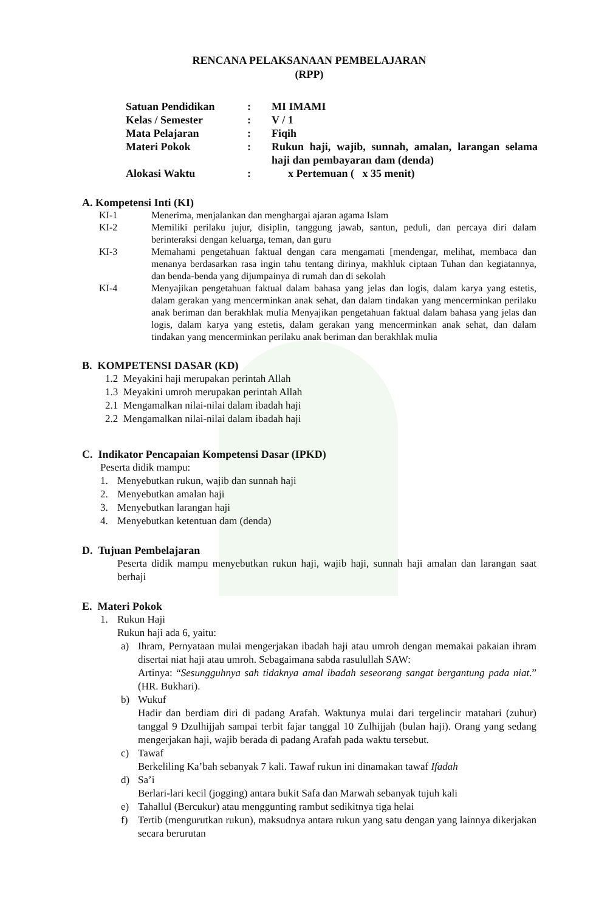RENCANA PELAKSANAAN PEMBELAJARAN
(RPP)
| Satuan Pendidikan | : | MI IMAMI |
| Kelas / Semester | : | V / 1 |
| Mata Pelajaran | : | Fiqih |
| Materi Pokok | : | Rukun haji, wajib, sunnah, amalan, larangan selama haji dan pembayaran dam (denda) |
| Alokasi Waktu | : | x Pertemuan ( x 35 menit) |
A. Kompetensi Inti (KI)
| KI-1 | Menerima, menjalankan dan menghargai ajaran agama Islam |
| KI-2 | Memiliki perilaku jujur, disiplin, tanggung jawab, santun, peduli, dan percaya diri dalam berinteraksi dengan keluarga, teman, dan guru |
| KI-3 | Memahami pengetahuan faktual dengan cara mengamati [mendengar, melihat, membaca dan menanya berdasarkan rasa ingin tahu tentang dirinya, makhluk ciptaan Tuhan dan kegiatannya, dan benda-benda yang dijumpainya di rumah dan di sekolah |
| KI-4 | Menyajikan pengetahuan faktual dalam bahasa yang jelas dan logis, dalam karya yang estetis, dalam gerakan yang mencerminkan anak sehat, dan dalam tindakan yang mencerminkan perilaku anak beriman dan berakhlak mulia Menyajikan pengetahuan faktual dalam bahasa yang jelas dan logis, dalam karya yang estetis, dalam gerakan yang mencerminkan anak sehat, dan dalam tindakan yang mencerminkan perilaku anak beriman dan berakhlak mulia |
B. KOMPETENSI DASAR (KD)
1.2 Meyakini haji merupakan perintah Allah
1.3 Meyakini umroh merupakan perintah Allah
2.1 Mengamalkan nilai-nilai dalam ibadah haji
2.2 Mengamalkan nilai-nilai dalam ibadah haji
C. Indikator Pencapaian Kompetensi Dasar (IPKD)
Peserta didik mampu:
1. Menyebutkan rukun, wajib dan sunnah haji
2. Menyebutkan amalan haji
3. Menyebutkan larangan haji
4. Menyebutkan ketentuan dam (denda)
D. Tujuan Pembelajaran
Peserta didik mampu menyebutkan rukun haji, wajib haji, sunnah haji amalan dan larangan saat berhaji
E. Materi Pokok
1. Rukun Haji
Rukun haji ada 6, yaitu:
a) Ihram, Pernyataan mulai mengerjakan ibadah haji atau umroh dengan memakai pakaian ihram disertai niat haji atau umroh. Sebagaimana sabda rasulullah SAW:
Artinya: “Sesungguhnya sah tidaknya amal ibadah seseorang sangat bergantung pada niat.” (HR. Bukhari).
b) Wukuf
Hadir dan berdiam diri di padang Arafah. Waktunya mulai dari tergelincir matahari (zuhur) tanggal 9 Dzulhijjah sampai terbit fajar tanggal 10 Zulhijjah (bulan haji). Orang yang sedang mengerjakan haji, wajib berada di padang Arafah pada waktu tersebut.
c) Tawaf
Berkeliling Ka’bah sebanyak 7 kali. Tawaf rukun ini dinamakan tawaf Ifadah
d) Sa’i
Berlari-lari kecil (jogging) antara bukit Safa dan Marwah sebanyak tujuh kali
e) Tahallul (Bercukur) atau menggunting rambut sedikitnya tiga helai
f) Tertib (mengurutkan rukun), maksudnya antara rukun yang satu dengan yang lainnya dikerjakan secara berurutan